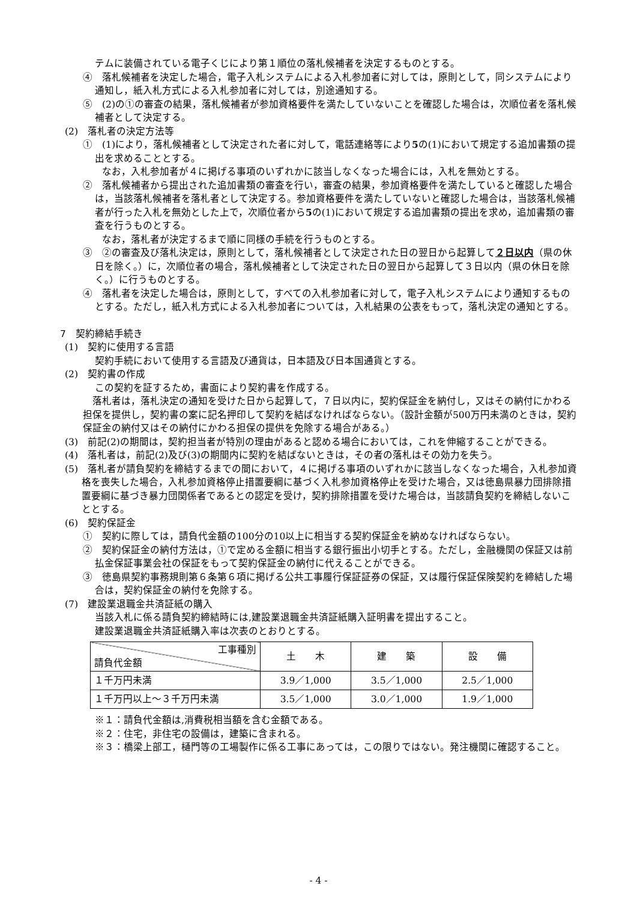テムに装備されている電子くじにより第１順位の落札候補者を決定するものとする。
④　落札候補者を決定した場合，電子入札システムによる入札参加者に対しては，原則として，同システムにより通知し，紙入札方式による入札参加者に対しては，別途通知する。
⑤　(2)の①の審査の結果，落札候補者が参加資格要件を満たしていないことを確認した場合は，次順位者を落札候補者として決定する。
(2)　落札者の決定方法等
①　(1)により，落札候補者として決定された者に対して，電話連絡等により5の(1)において規定する追加書類の提出を求めることとする。
　　なお，入札参加者が４に掲げる事項のいずれかに該当しなくなった場合には，入札を無効とする。
②　落札候補者から提出された追加書類の審査を行い，審査の結果，参加資格要件を満たしていると確認した場合は，当該落札候補者を落札者として決定する。参加資格要件を満たしていないと確認した場合は，当該落札候補者が行った入札を無効とした上で，次順位者から5の(1)において規定する追加書類の提出を求め，追加書類の審査を行うものとする。
　　なお，落札者が決定するまで順に同様の手続を行うものとする。
③　②の審査及び落札決定は，原則として，落札候補者として決定された日の翌日から起算して２日以内（県の休日を除く。）に，次順位者の場合，落札候補者として決定された日の翌日から起算して３日以内（県の休日を除く。）に行うものとする。
④　落札者を決定した場合は，原則として，すべての入札参加者に対して，電子入札システムにより通知するものとする。ただし，紙入札方式による入札参加者については，入札結果の公表をもって，落札決定の通知とする。
7　契約締結手続き
(1)　契約に使用する言語
契約手続において使用する言語及び通貨は，日本語及び日本国通貨とする。
(2)　契約書の作成
この契約を証するため，書面により契約書を作成する。
　落札者は，落札決定の通知を受けた日から起算して，７日以内に，契約保証金を納付し，又はその納付にかわる担保を提供し，契約書の案に記名押印して契約を結ばなければならない。（設計金額が500万円未満のときは，契約保証金の納付又はその納付にかわる担保の提供を免除する場合がある。）
(3)　前記(2)の期間は，契約担当者が特別の理由があると認める場合においては，これを伸縮することができる。
(4)　落札者は，前記(2)及び(3)の期間内に契約を結ばないときは，その者の落札はその効力を失う。
(5)　落札者が請負契約を締結するまでの間において，４に掲げる事項のいずれかに該当しなくなった場合，入札参加資格を喪失した場合，入札参加資格停止措置要綱に基づく入札参加資格停止を受けた場合，又は徳島県暴力団排除措置要綱に基づき暴力団関係者であるとの認定を受け，契約排除措置を受けた場合は，当該請負契約を締結しないこととする。
(6)　契約保証金
①　契約に際しては，請負代金額の100分の10以上に相当する契約保証金を納めなければならない。
②　契約保証金の納付方法は，①で定める金額に相当する銀行振出小切手とする。ただし，金融機関の保証又は前払金保証事業会社の保証をもって契約保証金の納付に代えることができる。
③　徳島県契約事務規則第６条第６項に掲げる公共工事履行保証証券の保証，又は履行保証保険契約を締結した場合は，契約保証金の納付を免除する。
(7)　建設業退職金共済証紙の購入
当該入札に係る請負契約締結時には,建設業退職金共済証紙購入証明書を提出すること。
建設業退職金共済証紙購入率は次表のとおりとする。
| 工事種別 請負代金額 | 土 木 | 建 築 | 設 備 |
| １千万円未満 | 3.9／1,000 | 3.5／1,000 | 2.5／1,000 |
| １千万円以上～３千万円未満 | 3.5／1,000 | 3.0／1,000 | 1.9／1,000 |
※１：請負代金額は,消費税相当額を含む金額である。
※２：住宅，非住宅の設備は，建築に含まれる。
※３：橋梁上部工，樋門等の工場製作に係る工事にあっては，この限りではない。発注機関に確認すること。
- 4 -